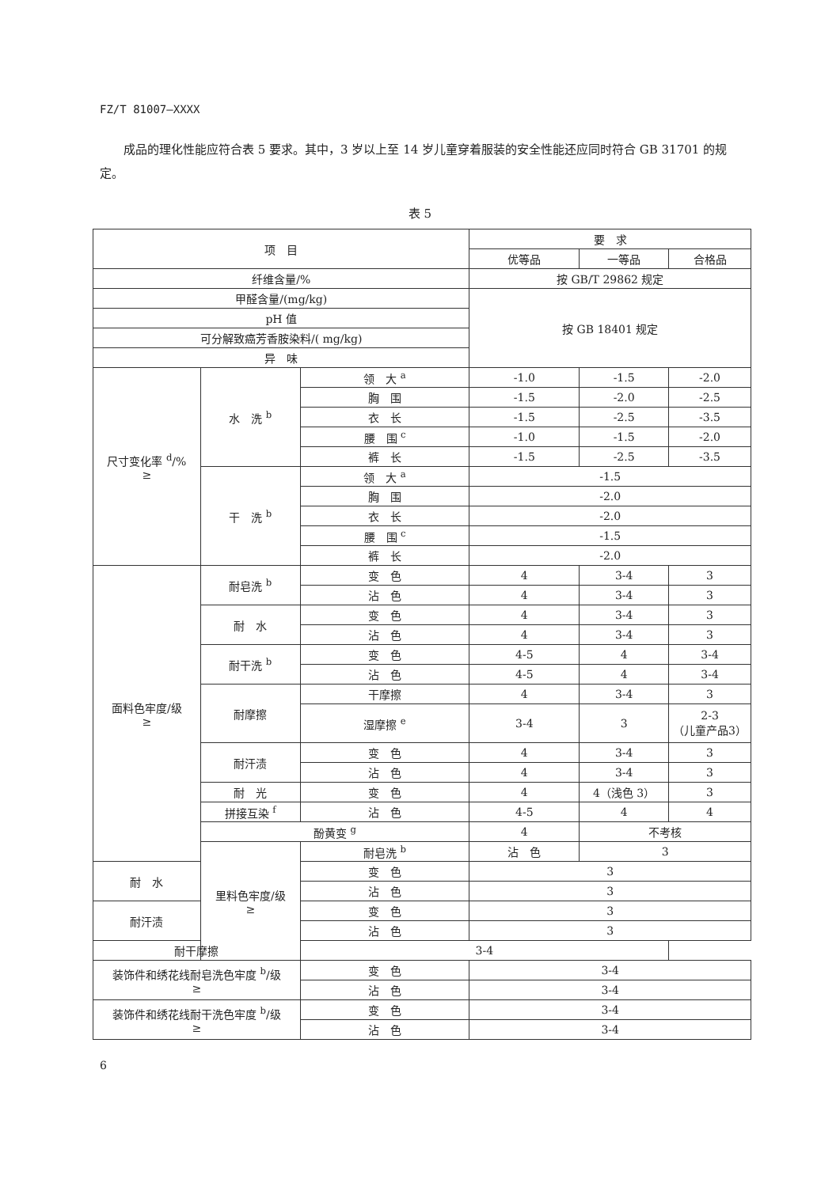FZ/T 81007—XXXX
成品的理化性能应符合表 5 要求。其中，3 岁以上至 14 岁儿童穿着服装的安全性能还应同时符合 GB 31701 的规定。
表 5
| 项 目 | | | 要 求 | | |
| --- | --- | --- | --- | --- | --- |
| | | | 优等品 | 一等品 | 合格品 |
| 纤维含量/% | | | 按 GB/T 29862 规定 | | |
| 甲醛含量/(mg/kg) | | | 按 GB 18401 规定 | | |
| pH 值 | | | | | |
| 可分解致癌芳香胺染料/( mg/kg) | | | | | |
| 异 味 | | | | | |
| 尺寸变化率 <sup>d</sup>/% ≥ | 水 洗 <sup>b</sup> | 领 大 <sup>a</sup> | -1.0 | -1.5 | -2.0 |
| | | 胸 围 | -1.5 | -2.0 | -2.5 |
| | | 衣 长 | -1.5 | -2.5 | -3.5 |
| | | 腰 围 <sup>c</sup> | -1.0 | -1.5 | -2.0 |
| | | 裤 长 | -1.5 | -2.5 | -3.5 |
| | 干 洗 <sup>b</sup> | 领 大 <sup>a</sup> | -1.5 | | |
| | | 胸 围 | -2.0 | | |
| | | 衣 长 | -2.0 | | |
| | | 腰 围 <sup>c</sup> | -1.5 | | |
| | | 裤 长 | -2.0 | | |
| 面料色牢度/级 ≥ | 耐皂洗 <sup>b</sup> | 变 色 | 4 | 3-4 | 3 |
| | | 沾 色 | 4 | 3-4 | 3 |
| | 耐 水 | 变 色 | 4 | 3-4 | 3 |
| | | 沾 色 | 4 | 3-4 | 3 |
| | 耐干洗 <sup>b</sup> | 变 色 | 4-5 | 4 | 3-4 |
| | | 沾 色 | 4-5 | 4 | 3-4 |
| | 耐摩擦 | 干摩擦 | 4 | 3-4 | 3 |
| | | 湿摩擦 <sup>e</sup> | 3-4 | 3 | 2-3 （儿童产品3） |
| | 耐汗渍 | 变 色 | 4 | 3-4 | 3 |
| | | 沾 色 | 4 | 3-4 | 3 |
| | 耐 光 | 变 色 | 4 | 4（浅色 3） | 3 |
| | 拼接互染 <sup>f</sup> | 沾 色 | 4-5 | 4 | 4 |
| | 酚黄变 <sup>g</sup> | | 4 | 不考核 | |
| | 里料色牢度/级 ≥ | 耐皂洗 <sup>b</sup> | 沾 色 | 3 | |
| 耐 水 | | 变 色 | 3 | | |
| | | 沾 色 | 3 | | |
| 耐汗渍 | | 变 色 | 3 | | |
| | | 沾 色 | 3 | | |
| 耐干摩擦 | | 3-4 | | | |
| 装饰件和绣花线耐皂洗色牢度 <sup>b</sup>/级 ≥ | | 变 色 | 3-4 | | |
| | | 沾 色 | 3-4 | | |
| 装饰件和绣花线耐干洗色牢度 <sup>b</sup>/级 ≥ | | 变 色 | 3-4 | | |
| | | 沾 色 | 3-4 | | |
6